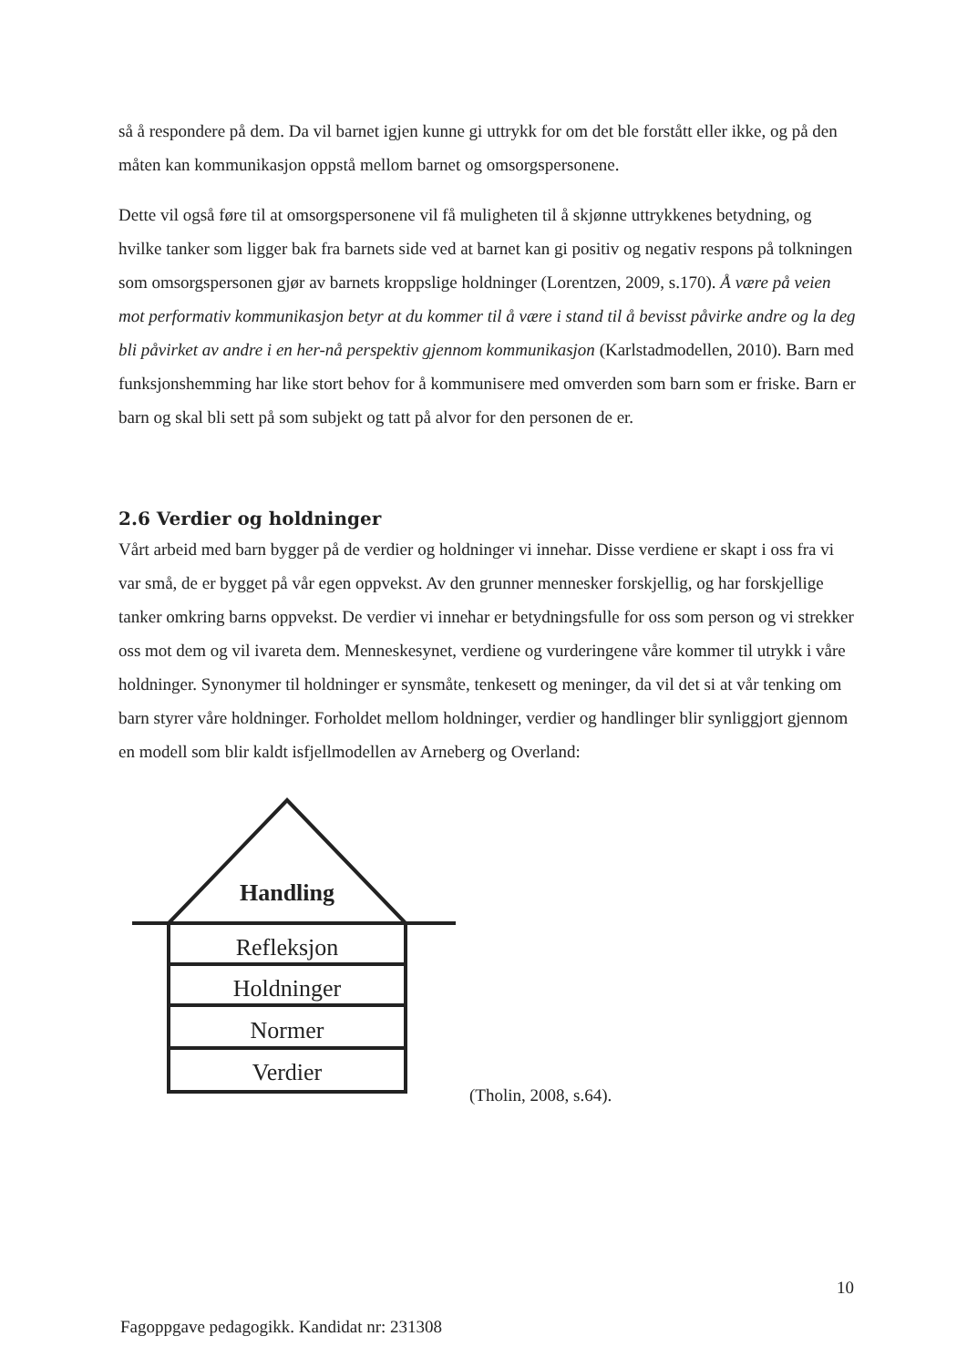så å respondere på dem. Da vil barnet igjen kunne gi uttrykk for om det ble forstått eller ikke, og på den måten kan kommunikasjon oppstå mellom barnet og omsorgspersonene.
Dette vil også føre til at omsorgspersonene vil få muligheten til å skjønne uttrykkenes betydning, og hvilke tanker som ligger bak fra barnets side ved at barnet kan gi positiv og negativ respons på tolkningen som omsorgspersonen gjør av barnets kroppslige holdninger (Lorentzen, 2009, s.170). Å være på veien mot performativ kommunikasjon betyr at du kommer til å være i stand til å bevisst påvirke andre og la deg bli påvirket av andre i en her-nå perspektiv gjennom kommunikasjon (Karlstadmodellen, 2010). Barn med funksjonshemming har like stort behov for å kommunisere med omverden som barn som er friske. Barn er barn og skal bli sett på som subjekt og tatt på alvor for den personen de er.
2.6 Verdier og holdninger
Vårt arbeid med barn bygger på de verdier og holdninger vi innehar. Disse verdiene er skapt i oss fra vi var små, de er bygget på vår egen oppvekst. Av den grunner mennesker forskjellig, og har forskjellige tanker omkring barns oppvekst. De verdier vi innehar er betydningsfulle for oss som person og vi strekker oss mot dem og vil ivareta dem. Menneskesynet, verdiene og vurderingene våre kommer til utrykk i våre holdninger. Synonymer til holdninger er synsmåte, tenkesett og meninger, da vil det si at vår tenking om barn styrer våre holdninger. Forholdet mellom holdninger, verdier og handlinger blir synliggjort gjennom en modell som blir kaldt isfjellmodellen av Arneberg og Overland:
Handling
Refleksjon
Holdninger
Normer
Verdier
(Tholin, 2008, s.64).
10
Fagoppgave pedagogikk. Kandidat nr: 231308